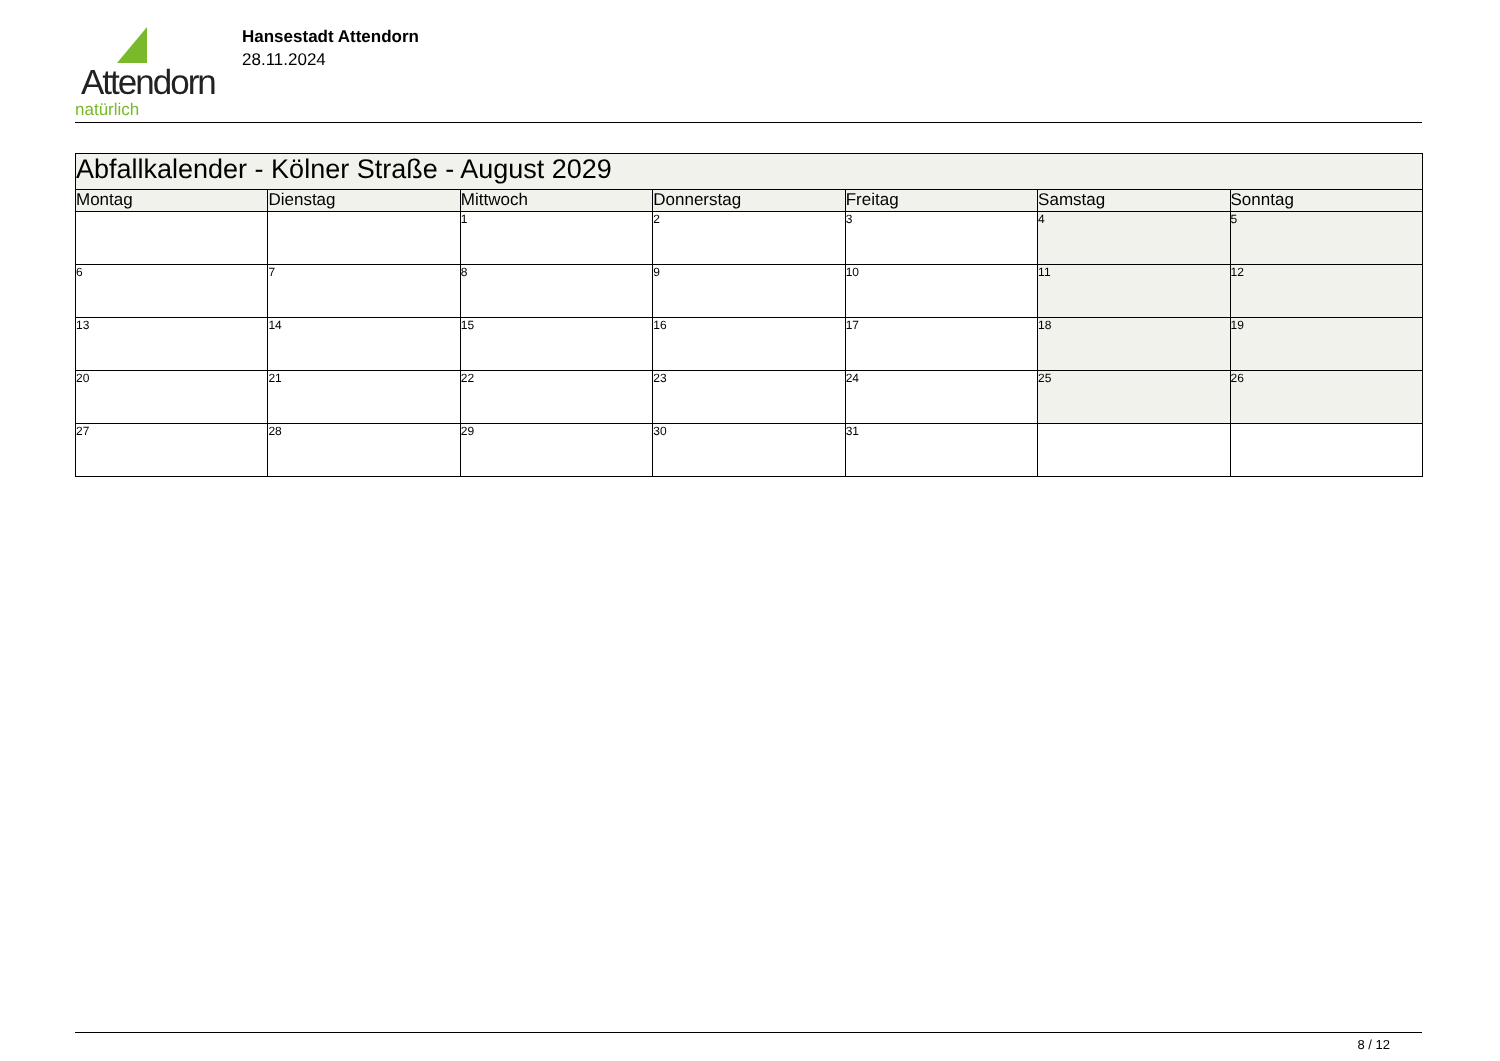Attendorn
natürlich
Hansestadt Attendorn
28.11.2024
| Abfallkalender - Kölner Straße - August 2029 | | | | | | |
| --- | --- | --- | --- | --- | --- | --- |
| Montag | Dienstag | Mittwoch | Donnerstag | Freitag | Samstag | Sonntag |
| | | 1 | 2 | 3 | 4 | 5 |
| 6 | 7 | 8 | 9 | 10 | 11 | 12 |
| 13 | 14 | 15 | 16 | 17 | 18 | 19 |
| 20 | 21 | 22 | 23 | 24 | 25 | 26 |
| 27 | 28 | 29 | 30 | 31 | | |
8 / 12